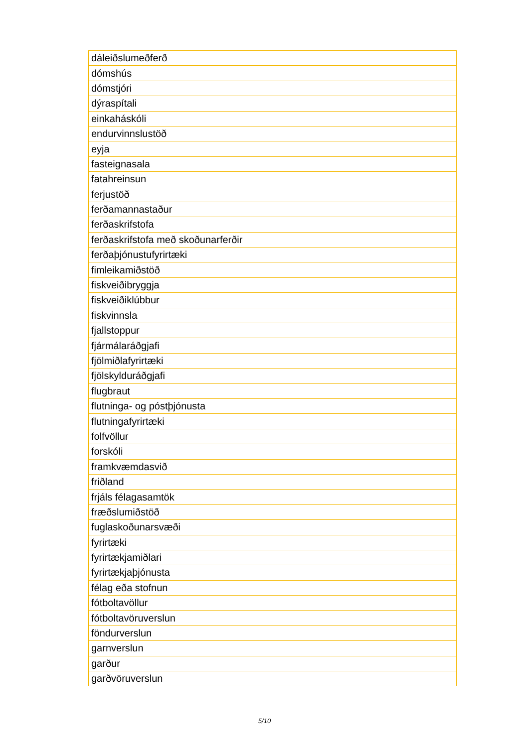| dáleiðslumeðferð |
| dómshús |
| dómstjóri |
| dýraspítali |
| einkaháskóli |
| endurvinnslustöð |
| eyja |
| fasteignasala |
| fatahreinsun |
| ferjustöð |
| ferðamannastaður |
| ferðaskrifstofa |
| ferðaskrifstofa með skoðunarferðir |
| ferðaþjónustufyrirtæki |
| fimleikamiðstöð |
| fiskveiðibryggja |
| fiskveiðiklúbbur |
| fiskvinnsla |
| fjallstoppur |
| fjármálaráðgjafi |
| fjölmiðlafyrirtæki |
| fjölskylduráðgjafi |
| flugbraut |
| flutninga- og póstþjónusta |
| flutningafyrirtæki |
| folfvöllur |
| forskóli |
| framkvæmdasvið |
| friðland |
| frjáls félagasamtök |
| fræðslumiðstöð |
| fuglaskoðunarsvæði |
| fyrirtæki |
| fyrirtækjamiðlari |
| fyrirtækjaþjónusta |
| félag eða stofnun |
| fótboltavöllur |
| fótboltavöruverslun |
| föndurverslun |
| garnverslun |
| garður |
| garðvöruverslun |
5/10